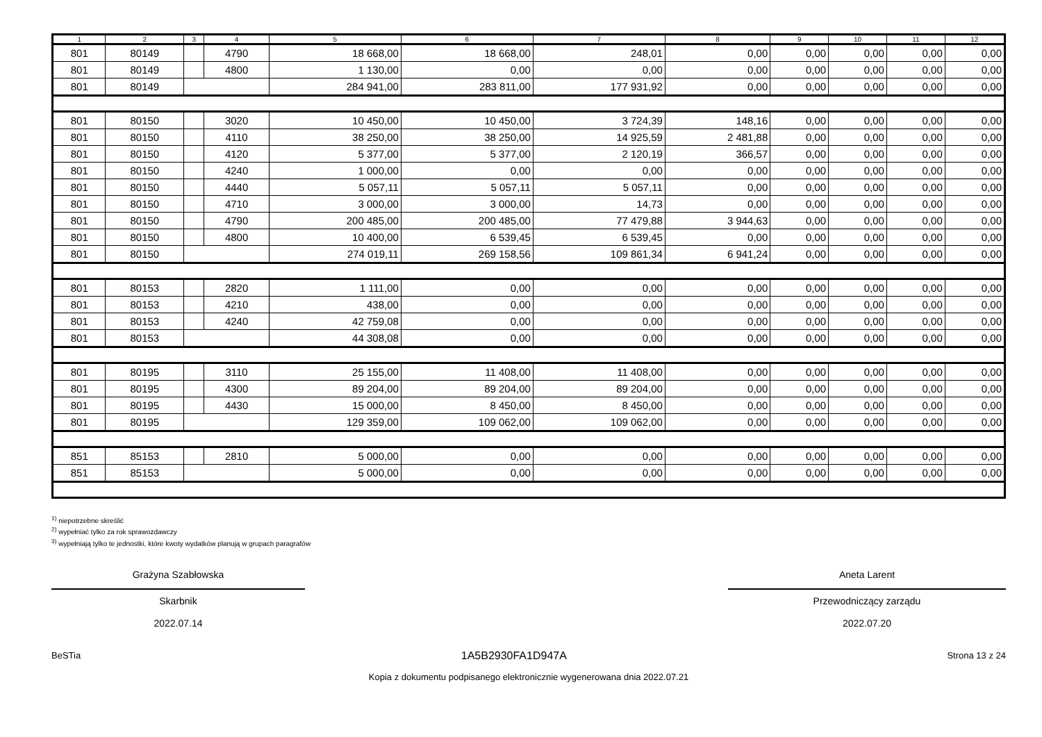| 1 | 2 | 3 | 4 | 5 | 6 | 7 | 8 | 9 | 10 | 11 | 12 |
| --- | --- | --- | --- | --- | --- | --- | --- | --- | --- | --- | --- |
| 801 | 80149 | | 4790 | 18 668,00 | 18 668,00 | 248,01 | 0,00 | 0,00 | 0,00 | 0,00 | 0,00 |
| 801 | 80149 | | 4800 | 1 130,00 | 0,00 | 0,00 | 0,00 | 0,00 | 0,00 | 0,00 | 0,00 |
| 801 | 80149 | | | 284 941,00 | 283 811,00 | 177 931,92 | 0,00 | 0,00 | 0,00 | 0,00 | 0,00 |
| 801 | 80150 | | 3020 | 10 450,00 | 10 450,00 | 3 724,39 | 148,16 | 0,00 | 0,00 | 0,00 | 0,00 |
| 801 | 80150 | | 4110 | 38 250,00 | 38 250,00 | 14 925,59 | 2 481,88 | 0,00 | 0,00 | 0,00 | 0,00 |
| 801 | 80150 | | 4120 | 5 377,00 | 5 377,00 | 2 120,19 | 366,57 | 0,00 | 0,00 | 0,00 | 0,00 |
| 801 | 80150 | | 4240 | 1 000,00 | 0,00 | 0,00 | 0,00 | 0,00 | 0,00 | 0,00 | 0,00 |
| 801 | 80150 | | 4440 | 5 057,11 | 5 057,11 | 5 057,11 | 0,00 | 0,00 | 0,00 | 0,00 | 0,00 |
| 801 | 80150 | | 4710 | 3 000,00 | 3 000,00 | 14,73 | 0,00 | 0,00 | 0,00 | 0,00 | 0,00 |
| 801 | 80150 | | 4790 | 200 485,00 | 200 485,00 | 77 479,88 | 3 944,63 | 0,00 | 0,00 | 0,00 | 0,00 |
| 801 | 80150 | | 4800 | 10 400,00 | 6 539,45 | 6 539,45 | 0,00 | 0,00 | 0,00 | 0,00 | 0,00 |
| 801 | 80150 | | | 274 019,11 | 269 158,56 | 109 861,34 | 6 941,24 | 0,00 | 0,00 | 0,00 | 0,00 |
| 801 | 80153 | | 2820 | 1 111,00 | 0,00 | 0,00 | 0,00 | 0,00 | 0,00 | 0,00 | 0,00 |
| 801 | 80153 | | 4210 | 438,00 | 0,00 | 0,00 | 0,00 | 0,00 | 0,00 | 0,00 | 0,00 |
| 801 | 80153 | | 4240 | 42 759,08 | 0,00 | 0,00 | 0,00 | 0,00 | 0,00 | 0,00 | 0,00 |
| 801 | 80153 | | | 44 308,08 | 0,00 | 0,00 | 0,00 | 0,00 | 0,00 | 0,00 | 0,00 |
| 801 | 80195 | | 3110 | 25 155,00 | 11 408,00 | 11 408,00 | 0,00 | 0,00 | 0,00 | 0,00 | 0,00 |
| 801 | 80195 | | 4300 | 89 204,00 | 89 204,00 | 89 204,00 | 0,00 | 0,00 | 0,00 | 0,00 | 0,00 |
| 801 | 80195 | | 4430 | 15 000,00 | 8 450,00 | 8 450,00 | 0,00 | 0,00 | 0,00 | 0,00 | 0,00 |
| 801 | 80195 | | | 129 359,00 | 109 062,00 | 109 062,00 | 0,00 | 0,00 | 0,00 | 0,00 | 0,00 |
| 851 | 85153 | | 2810 | 5 000,00 | 0,00 | 0,00 | 0,00 | 0,00 | 0,00 | 0,00 | 0,00 |
| 851 | 85153 | | | 5 000,00 | 0,00 | 0,00 | 0,00 | 0,00 | 0,00 | 0,00 | 0,00 |
<sup>1)</sup> niepotrzebne skreślić
<sup>2)</sup> wypełniać tylko za rok sprawozdawczy
<sup>3)</sup> wypełniają tylko te jednostki, które kwoty wydatków planują w grupach paragrafów
Grażyna Szabłowska
Skarbnik
2022.07.14
Aneta Larent
Przewodniczący zarządu
2022.07.20
BeSTia 1A5B2930FA1D947A Strona 13 z 24
Kopia z dokumentu podpisanego elektronicznie wygenerowana dnia 2022.07.21